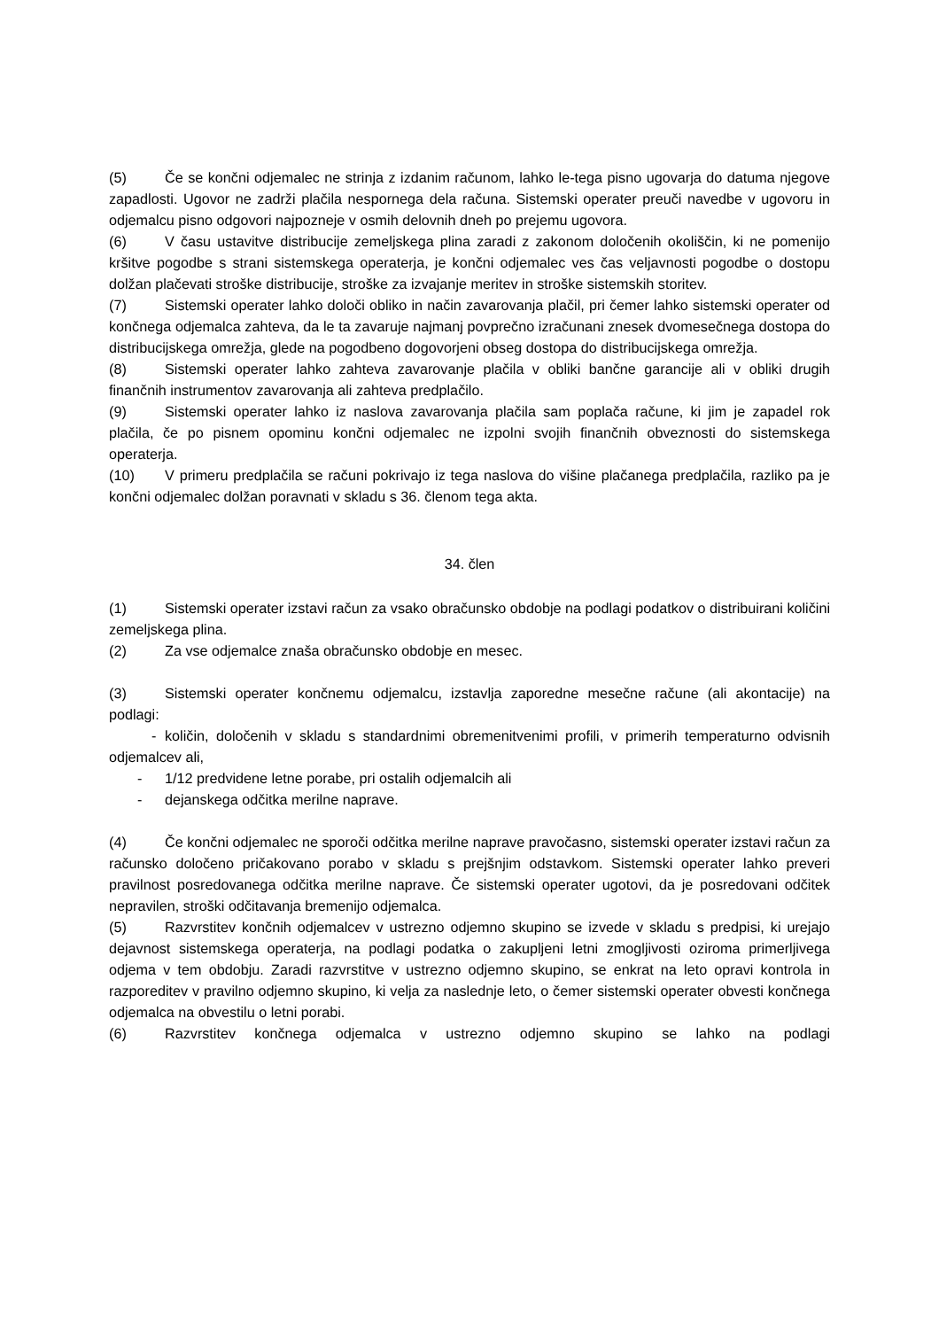(5) Če se končni odjemalec ne strinja z izdanim računom, lahko le-tega pisno ugovarja do datuma njegove zapadlosti. Ugovor ne zadrži plačila nespornega dela računa. Sistemski operater preuči navedbe v ugovoru in odjemalcu pisno odgovori najpozneje v osmih delovnih dneh po prejemu ugovora.
(6) V času ustavitve distribucije zemeljskega plina zaradi z zakonom določenih okoliščin, ki ne pomenijo kršitve pogodbe s strani sistemskega operaterja, je končni odjemalec ves čas veljavnosti pogodbe o dostopu dolžan plačevati stroške distribucije, stroške za izvajanje meritev in stroške sistemskih storitev.
(7) Sistemski operater lahko določi obliko in način zavarovanja plačil, pri čemer lahko sistemski operater od končnega odjemalca zahteva, da le ta zavaruje najmanj povprečno izračunani znesek dvomesečnega dostopa do distribucijskega omrežja, glede na pogodbeno dogovorjeni obseg dostopa do distribucijskega omrežja.
(8) Sistemski operater lahko zahteva zavarovanje plačila v obliki bančne garancije ali v obliki drugih finančnih instrumentov zavarovanja ali zahteva predplačilo.
(9) Sistemski operater lahko iz naslova zavarovanja plačila sam poplača račune, ki jim je zapadel rok plačila, če po pisnem opominu končni odjemalec ne izpolni svojih finančnih obveznosti do sistemskega operaterja.
(10) V primeru predplačila se računi pokrivajo iz tega naslova do višine plačanega predplačila, razliko pa je končni odjemalec dolžan poravnati v skladu s 36. členom tega akta.
34. člen
(1) Sistemski operater izstavi račun za vsako obračunsko obdobje na podlagi podatkov o distribuirani količini zemeljskega plina.
(2) Za vse odjemalce znaša obračunsko obdobje en mesec.
(3) Sistemski operater končnemu odjemalcu, izstavlja zaporedne mesečne račune (ali akontacije) na podlagi:
- količin, določenih v skladu s standardnimi obremenitvenimi profili, v primerih temperaturno odvisnih odjemalcev ali,
- 1/12 predvidene letne porabe, pri ostalih odjemalcih ali
- dejanskega odčitka merilne naprave.
(4) Če končni odjemalec ne sporoči odčitka merilne naprave pravočasno, sistemski operater izstavi račun za računsko določeno pričakovano porabo v skladu s prejšnjim odstavkom. Sistemski operater lahko preveri pravilnost posredovanega odčitka merilne naprave. Če sistemski operater ugotovi, da je posredovani odčitek nepravilen, stroški odčitavanja bremenijo odjemalca.
(5) Razvrstitev končnih odjemalcev v ustrezno odjemno skupino se izvede v skladu s predpisi, ki urejajo dejavnost sistemskega operaterja, na podlagi podatka o zakupljeni letni zmogljivosti oziroma primerljivega odjema v tem obdobju. Zaradi razvrstitve v ustrezno odjemno skupino, se enkrat na leto opravi kontrola in razporeditev v pravilno odjemno skupino, ki velja za naslednje leto, o čemer sistemski operater obvesti končnega odjemalca na obvestilu o letni porabi.
(6) Razvrstitev končnega odjemalca v ustrezno odjemno skupino se lahko na podlagi